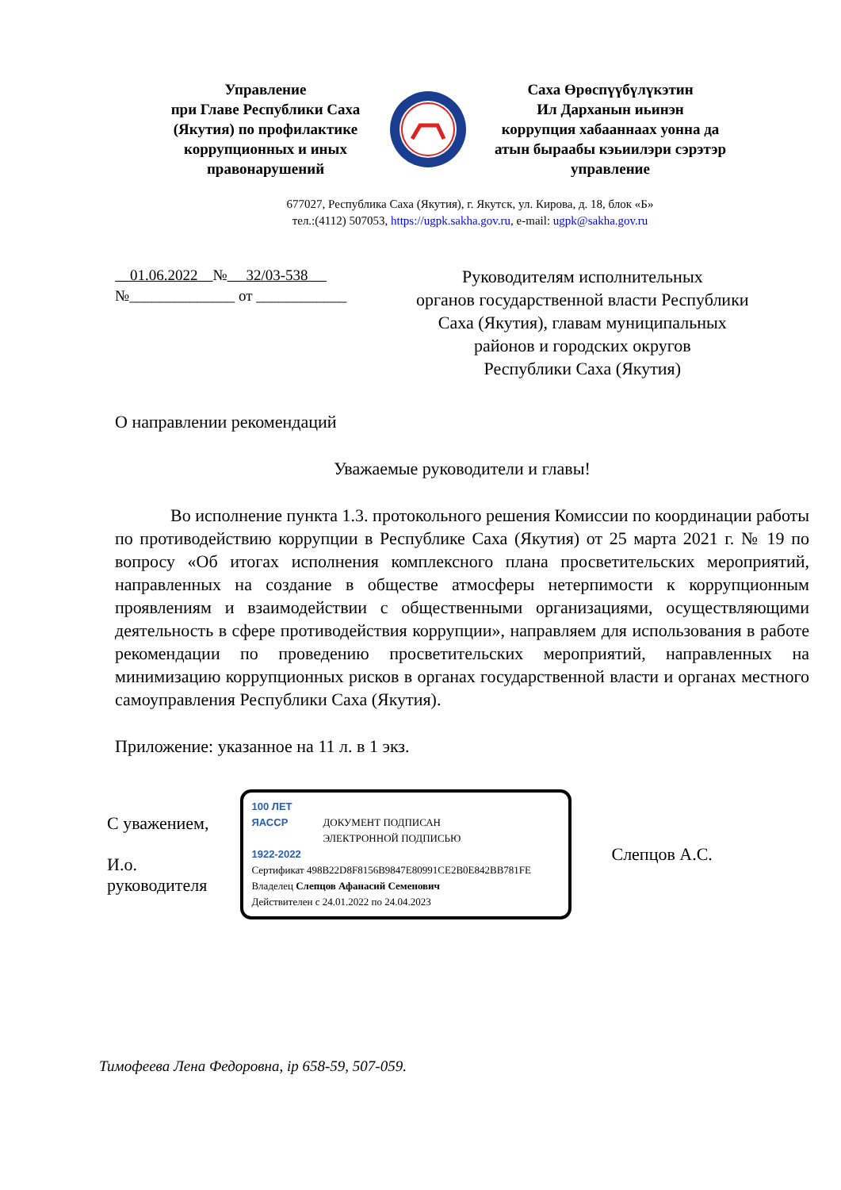Управление
при Главе Республики Саха
(Якутия) по профилактике
коррупционных и иных
правонарушений
Саха Өрөспүүбүлүкэтин
Ил Дарханын иьинэн
коррупция хабааннаах уонна да
атын быраабы кэьиилэри сэрэтэр
управление
677027, Республика Саха (Якутия), г. Якутск, ул. Кирова, д. 18, блок «Б»
тел.:(4112) 507053, https://ugpk.sakha.gov.ru, e-mail: ugpk@sakha.gov.ru
01.06.2022 № 32/03-538
№______________ от ____________
Руководителям исполнительных
органов государственной власти Республики
Саха (Якутия), главам муниципальных
районов и городских округов
Республики Саха (Якутия)
О направлении рекомендаций
Уважаемые руководители и главы!
Во исполнение пункта 1.3. протокольного решения Комиссии по координации работы по противодействию коррупции в Республике Саха (Якутия) от 25 марта 2021 г. № 19 по вопросу «Об итогах исполнения комплексного плана просветительских мероприятий, направленных на создание в обществе атмосферы нетерпимости к коррупционным проявлениям и взаимодействии с общественными организациями, осуществляющими деятельность в сфере противодействия коррупции», направляем для использования в работе рекомендации по проведению просветительских мероприятий, направленных на минимизацию коррупционных рисков в органах государственной власти и органах местного самоуправления Республики Саха (Якутия).
Приложение: указанное на 11 л. в 1 экз.
С уважением,
И.о.
руководителя
100 ЛЕТ
ЯАССР
1922-2022
ДОКУМЕНТ ПОДПИСАН
ЭЛЕКТРОННОЙ ПОДПИСЬЮ
Сертификат 498B22D8F8156B9847E80991CE2B0E842BB781FE
Владелец Слепцов Афанасий Семенович
Действителен с 24.01.2022 по 24.04.2023
Слепцов А.С.
Тимофеева Лена Федоровна, ір 658-59, 507-059.